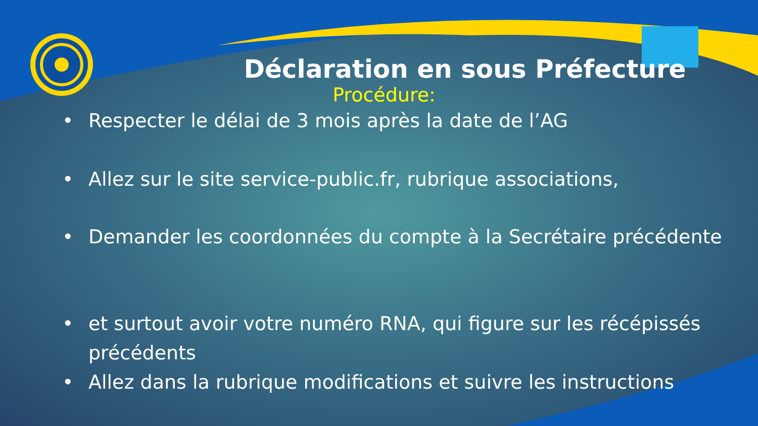Déclaration en sous Préfecture
Procédure:
• Respecter le délai de 3 mois après la date de l’AG
• Allez sur le site service-public.fr, rubrique associations,
• Demander les coordonnées du compte à la Secrétaire précédente
• et surtout avoir votre numéro RNA, qui figure sur les récépissés précédents
• Allez dans la rubrique modifications et suivre les instructions